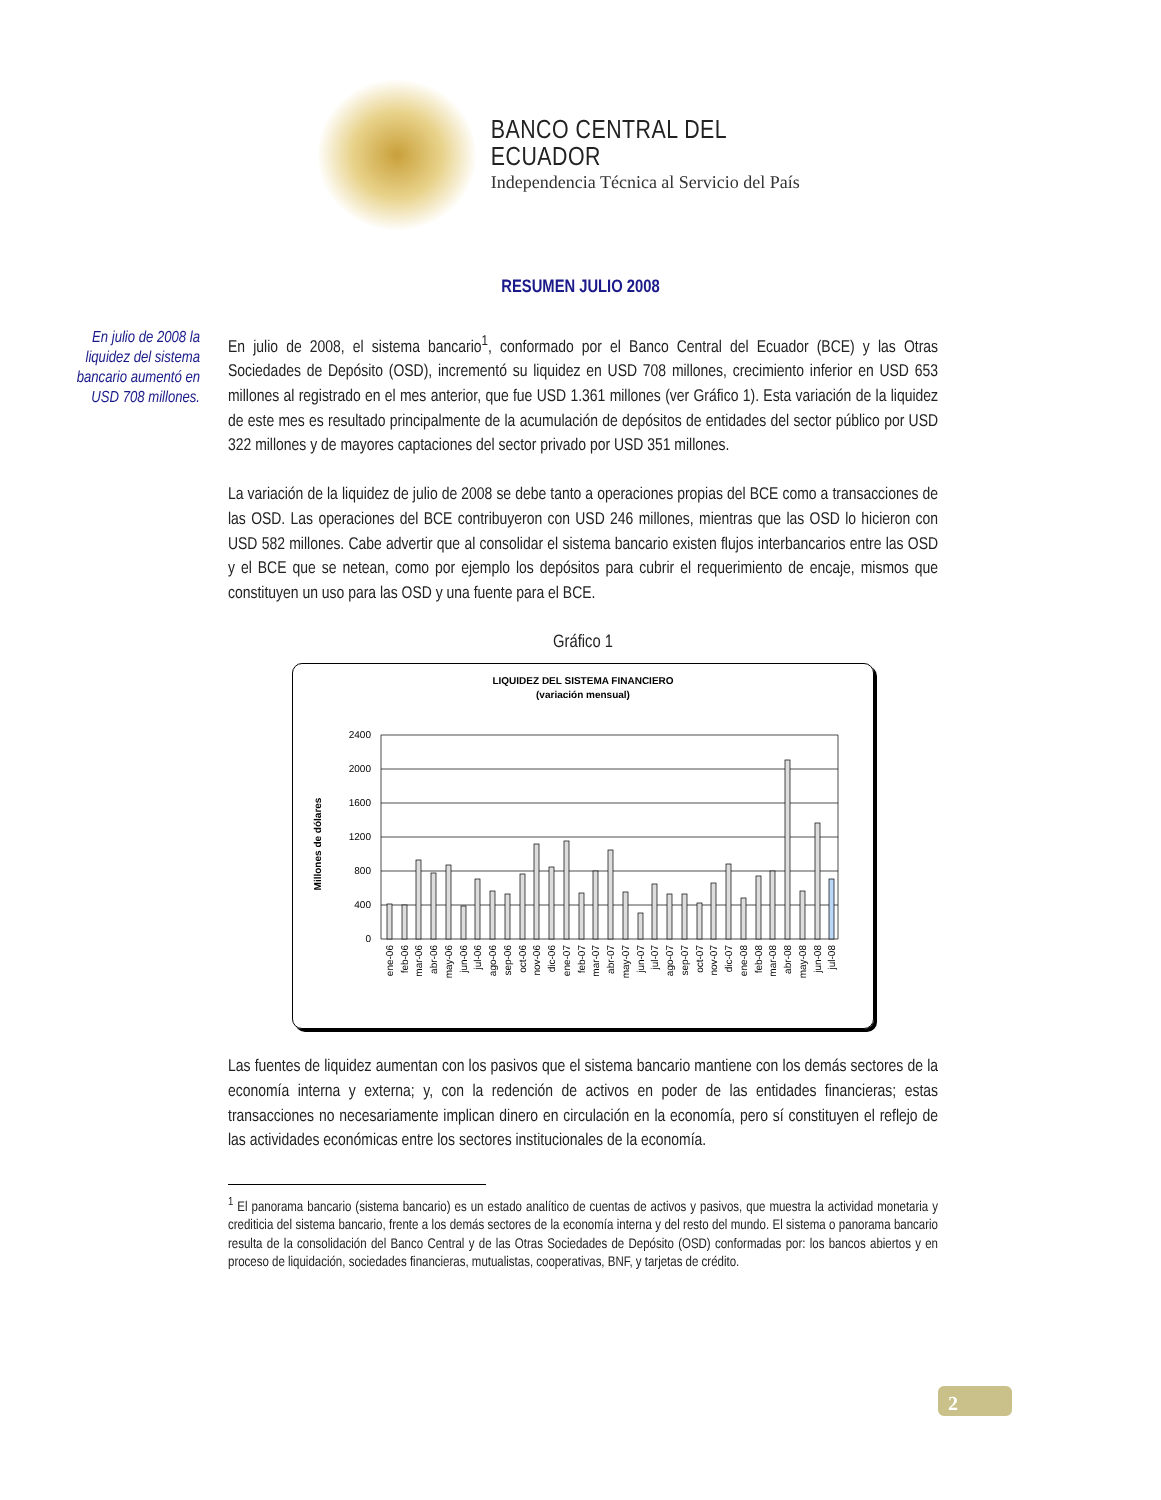BANCO CENTRAL DEL ECUADOR
Independencia Técnica al Servicio del País
RESUMEN JULIO 2008
En julio de 2008 la liquidez del sistema bancario aumentó en USD 708 millones.
En julio de 2008, el sistema bancario<sup>1</sup>, conformado por el Banco Central del Ecuador (BCE) y las Otras Sociedades de Depósito (OSD), incrementó su liquidez en USD 708 millones, crecimiento inferior en USD 653 millones al registrado en el mes anterior, que fue USD 1.361 millones (ver Gráfico 1). Esta variación de la liquidez de este mes es resultado principalmente de la acumulación de depósitos de entidades del sector público por USD 322 millones y de mayores captaciones del sector privado por USD 351 millones.
La variación de la liquidez de julio de 2008 se debe tanto a operaciones propias del BCE como a transacciones de las OSD. Las operaciones del BCE contribuyeron con USD 246 millones, mientras que las OSD lo hicieron con USD 582 millones. Cabe advertir que al consolidar el sistema bancario existen flujos interbancarios entre las OSD y el BCE que se netean, como por ejemplo los depósitos para cubrir el requerimiento de encaje, mismos que constituyen un uso para las OSD y una fuente para el BCE.
Gráfico 1
LIQUIDEZ DEL SISTEMA FINANCIERO
(variación mensual)
Millones de dólares
2400
2000
1600
1200
800
400
0
ene-06
feb-06
mar-06
abr-06
may-06
jun-06
jul-06
ago-06
sep-06
oct-06
nov-06
dic-06
ene-07
feb-07
mar-07
abr-07
may-07
jun-07
jul-07
ago-07
sep-07
oct-07
nov-07
dic-07
ene-08
feb-08
mar-08
abr-08
may-08
jun-08
jul-08
Las fuentes de liquidez aumentan con los pasivos que el sistema bancario mantiene con los demás sectores de la economía interna y externa; y, con la redención de activos en poder de las entidades financieras; estas transacciones no necesariamente implican dinero en circulación en la economía, pero sí constituyen el reflejo de las actividades económicas entre los sectores institucionales de la economía.
<sup>1</sup> El panorama bancario (sistema bancario) es un estado analítico de cuentas de activos y pasivos, que muestra la actividad monetaria y crediticia del sistema bancario, frente a los demás sectores de la economía interna y del resto del mundo. El sistema o panorama bancario resulta de la consolidación del Banco Central y de las Otras Sociedades de Depósito (OSD) conformadas por: los bancos abiertos y en proceso de liquidación, sociedades financieras, mutualistas, cooperativas, BNF, y tarjetas de crédito.
2